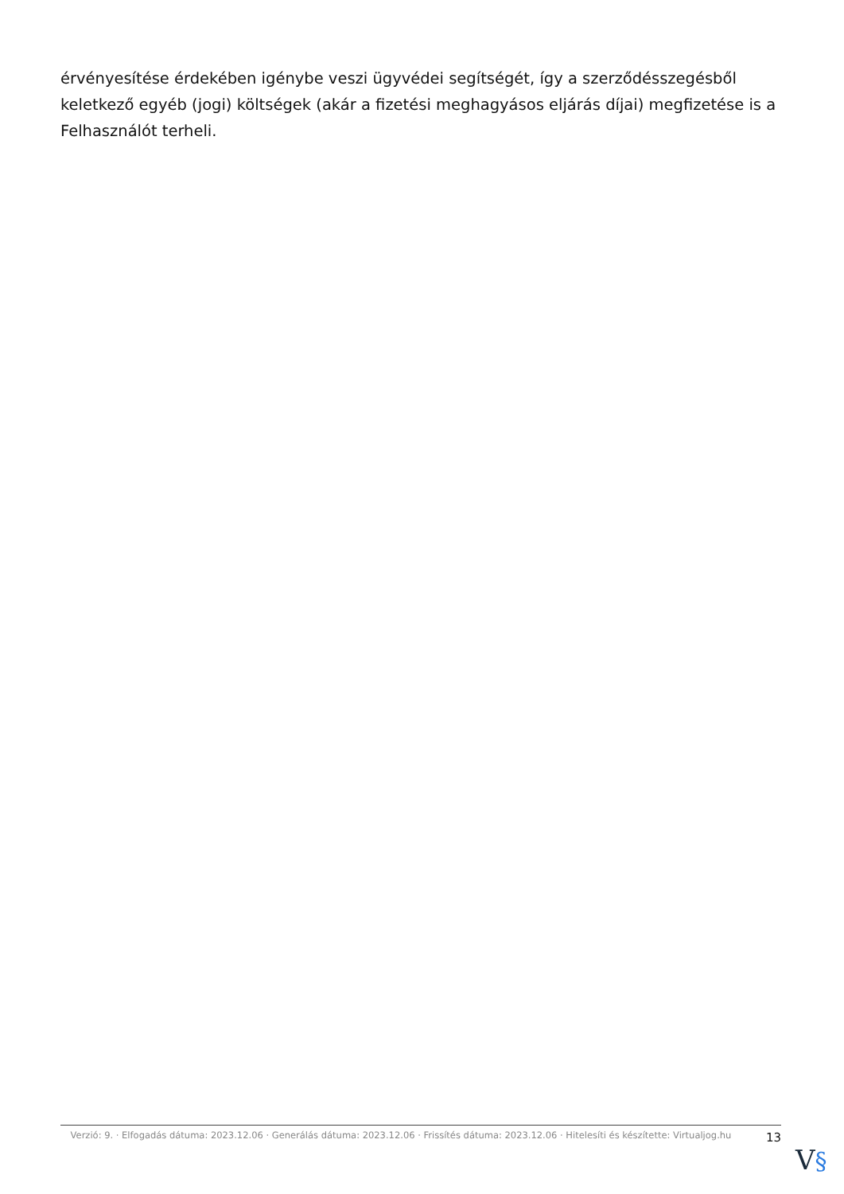érvényesítése érdekében igénybe veszi ügyvédei segítségét, így a szerződésszegésből keletkező egyéb (jogi) költségek (akár a fizetési meghagyásos eljárás díjai) megfizetése is a Felhasználót terheli.
Verzió: 9. · Elfogadás dátuma: 2023.12.06 · Generálás dátuma: 2023.12.06 · Frissítés dátuma: 2023.12.06 · Hitelesíti és készítette: Virtualjog.hu
13
V§